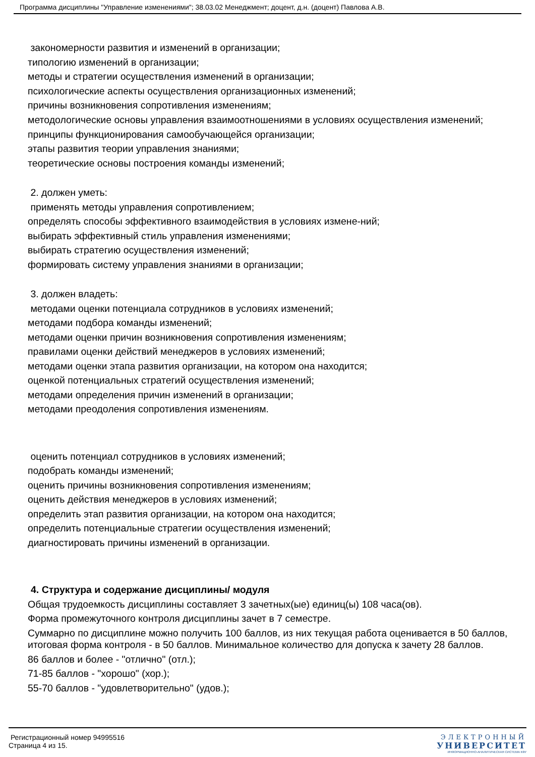Программа дисциплины "Управление изменениями"; 38.03.02 Менеджмент; доцент, д.н. (доцент) Павлова А.В.
закономерности развития и изменений в организации;
типологию изменений в организации;
методы и стратегии осуществления изменений в организации;
психологические аспекты осуществления организационных изменений;
причины возникновения сопротивления изменениям;
методологические основы управления взаимоотношениями в условиях осуществления изменений;
принципы функционирования самообучающейся организации;
этапы развития теории управления знаниями;
теоретические основы построения команды изменений;
2. должен уметь:
применять методы управления сопротивлением;
определять способы эффективного взаимодействия в условиях измене-ний;
выбирать эффективный стиль управления изменениями;
выбирать стратегию осуществления изменений;
формировать систему управления знаниями в организации;
3. должен владеть:
методами оценки потенциала сотрудников в условиях изменений;
методами подбора команды изменений;
методами оценки причин возникновения сопротивления изменениям;
правилами оценки действий менеджеров в условиях изменений;
методами оценки этапа развития организации, на котором она находится;
оценкой потенциальных стратегий осуществления изменений;
методами определения причин изменений в организации;
методами преодоления сопротивления изменениям.
оценить потенциал сотрудников в условиях изменений;
подобрать команды изменений;
оценить причины возникновения сопротивления изменениям;
оценить действия менеджеров в условиях изменений;
определить этап развития организации, на котором она находится;
определить потенциальные стратегии осуществления изменений;
диагностировать причины изменений в организации.
4. Структура и содержание дисциплины/ модуля
Общая трудоемкость дисциплины составляет 3 зачетных(ые) единиц(ы) 108 часа(ов).
Форма промежуточного контроля дисциплины зачет в 7 семестре.
Суммарно по дисциплине можно получить 100 баллов, из них текущая работа оценивается в 50 баллов, итоговая форма контроля - в 50 баллов. Минимальное количество для допуска к зачету 28 баллов.
86 баллов и более - "отлично" (отл.);
71-85 баллов - "хорошо" (хор.);
55-70 баллов - "удовлетворительно" (удов.);
Регистрационный номер 94995516
Страница 4 из 15.
ЭЛЕКТРОННЫЙ
УНИВЕРСИТЕТ
ИНФОРМАЦИОННО-АНАЛИТИЧЕСКАЯ СИСТЕМА КФУ